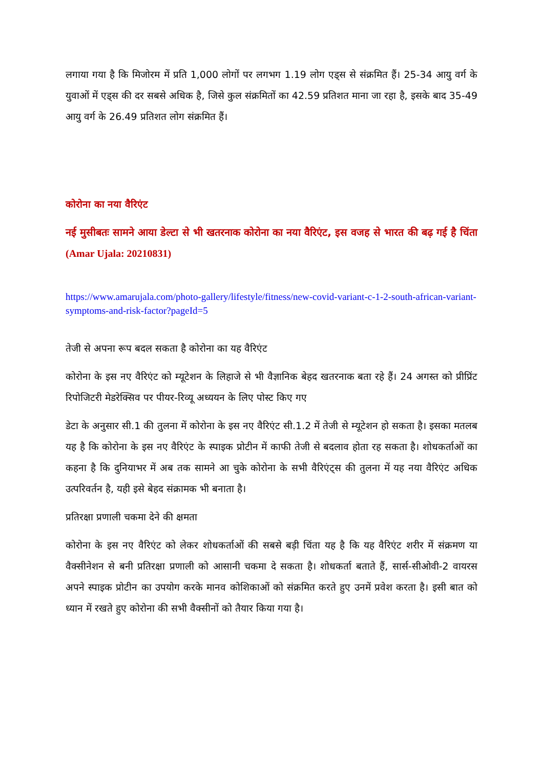लगाया गया है कि मिजोरम में प्रति 1,000 लोगों पर लगभग 1.19 लोग एड्स से संक्रमित हैं। 25-34 आयु वर्ग के युवाओं में एड्स की दर सबसे अधिक है, जिसे कुल संक्रमितों का 42.59 प्रतिशत माना जा रहा है, इसके बाद 35-49 आयु वर्ग के 26.49 प्रतिशत लोग संक्रमित हैं।
कोरोना का नया वैरिएंट
नई मुसीबतः सामने आया डेल्टा से भी खतरनाक कोरोना का नया वैरिएंट, इस वजह से भारत की बढ़ गई है चिंता (Amar Ujala: 20210831)
https://www.amarujala.com/photo-gallery/lifestyle/fitness/new-covid-variant-c-1-2-south-african-variant-symptoms-and-risk-factor?pageId=5
तेजी से अपना रूप बदल सकता है कोरोना का यह वैरिएंट
कोरोना के इस नए वैरिएंट को म्यूटेशन के लिहाजे से भी वैज्ञानिक बेहद खतरनाक बता रहे हैं। 24 अगस्त को प्रीप्रिंट रिपोजिटरी मेडरेक्सिव पर पीयर-रिव्यू अध्ययन के लिए पोस्ट किए गए
डेटा के अनुसार सी.1 की तुलना में कोरोना के इस नए वैरिएंट सी.1.2 में तेजी से म्यूटेशन हो सकता है। इसका मतलब यह है कि कोरोना के इस नए वैरिएंट के स्पाइक प्रोटीन में काफी तेजी से बदलाव होता रह सकता है। शोधकर्ताओं का कहना है कि दुनियाभर में अब तक सामने आ चुके कोरोना के सभी वैरिएंट्स की तुलना में यह नया वैरिएंट अधिक उत्परिवर्तन है, यही इसे बेहद संक्रामक भी बनाता है।
प्रतिरक्षा प्रणाली चकमा देने की क्षमता
कोरोना के इस नए वैरिएंट को लेकर शोधकर्ताओं की सबसे बड़ी चिंता यह है कि यह वैरिएंट शरीर में संक्रमण या वैक्सीनेशन से बनी प्रतिरक्षा प्रणाली को आसानी चकमा दे सकता है। शोधकर्ता बताते हैं, सार्स-सीओवी-2 वायरस अपने स्पाइक प्रोटीन का उपयोग करके मानव कोशिकाओं को संक्रमित करते हुए उनमें प्रवेश करता है। इसी बात को ध्यान में रखते हुए कोरोना की सभी वैक्सीनों को तैयार किया गया है।